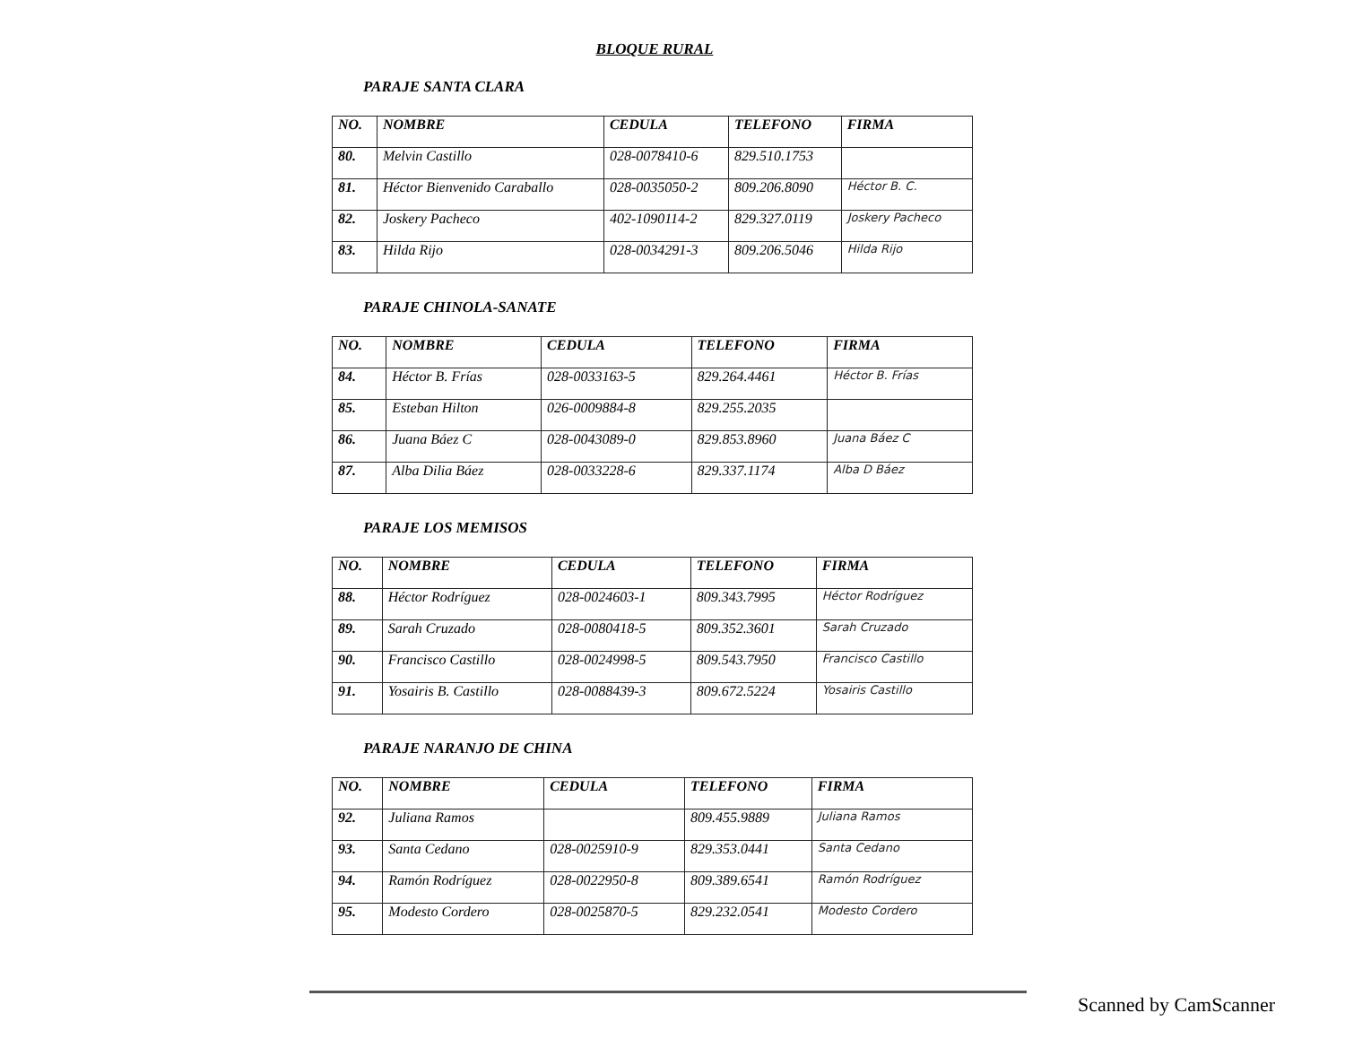BLOQUE RURAL
PARAJE SANTA CLARA
| NO. | NOMBRE | CEDULA | TELEFONO | FIRMA |
| --- | --- | --- | --- | --- |
| 80. | Melvin Castillo | 028-0078410-6 | 829.510.1753 | |
| 81. | Héctor Bienvenido Caraballo | 028-0035050-2 | 809.206.8090 | Héctor B. C. |
| 82. | Joskery Pacheco | 402-1090114-2 | 829.327.0119 | Joskery Pacheco |
| 83. | Hilda Rijo | 028-0034291-3 | 809.206.5046 | Hilda Rijo |
PARAJE CHINOLA-SANATE
| NO. | NOMBRE | CEDULA | TELEFONO | FIRMA |
| --- | --- | --- | --- | --- |
| 84. | Héctor B. Frías | 028-0033163-5 | 829.264.4461 | Héctor B. Frías |
| 85. | Esteban Hilton | 026-0009884-8 | 829.255.2035 | |
| 86. | Juana Báez C | 028-0043089-0 | 829.853.8960 | Juana Báez C |
| 87. | Alba Dilia Báez | 028-0033228-6 | 829.337.1174 | Alba D Báez |
PARAJE LOS MEMISOS
| NO. | NOMBRE | CEDULA | TELEFONO | FIRMA |
| --- | --- | --- | --- | --- |
| 88. | Héctor Rodríguez | 028-0024603-1 | 809.343.7995 | Héctor Rodríguez |
| 89. | Sarah Cruzado | 028-0080418-5 | 809.352.3601 | Sarah Cruzado |
| 90. | Francisco Castillo | 028-0024998-5 | 809.543.7950 | Francisco Castillo |
| 91. | Yosairis B. Castillo | 028-0088439-3 | 809.672.5224 | Yosairis Castillo |
PARAJE NARANJO DE CHINA
| NO. | NOMBRE | CEDULA | TELEFONO | FIRMA |
| --- | --- | --- | --- | --- |
| 92. | Juliana Ramos | | 809.455.9889 | Juliana Ramos |
| 93. | Santa Cedano | 028-0025910-9 | 829.353.0441 | Santa Cedano |
| 94. | Ramón Rodríguez | 028-0022950-8 | 809.389.6541 | Ramón Rodríguez |
| 95. | Modesto Cordero | 028-0025870-5 | 829.232.0541 | Modesto Cordero |
Scanned by CamScanner